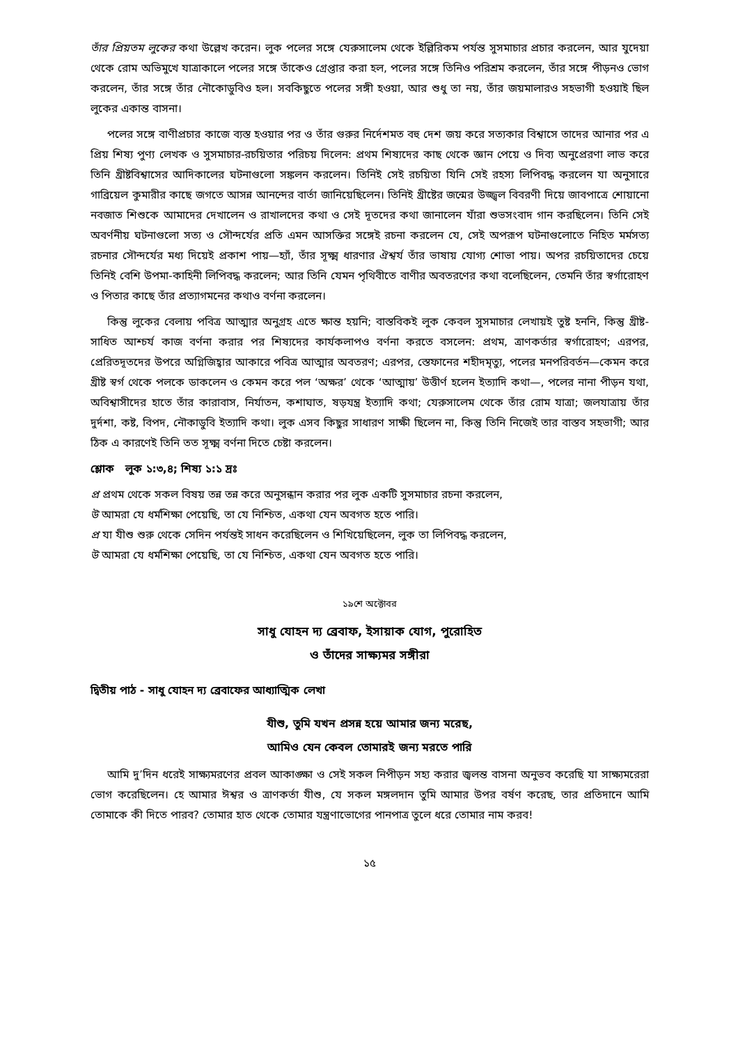তাঁর প্রিয়তম লুকের কথা উল্লেখ করেন। লুক পলের সঙ্গে যেরুসালেম থেকে ইল্লিরিকম পর্যন্ত সুসমাচার প্রচার করলেন, আর যুদেয়া থেকে রোম অভিমুখে যাত্রাকালে পলের সঙ্গে তাঁকেও গ্রেপ্তার করা হল, পলের সঙ্গে তিনিও পরিশ্রম করলেন, তাঁর সঙ্গে পীড়নও ভোগ করলেন, তাঁর সঙ্গে তাঁর নৌকোডুবিও হল। সবকিছুতে পলের সঙ্গী হওয়া, আর শুধু তা নয়, তাঁর জয়মালারও সহভাগী হওয়াই ছিল লুকের একান্ত বাসনা।
পলের সঙ্গে বাণীপ্রচার কাজে ব্যস্ত হওয়ার পর ও তাঁর গুরুর নির্দেশমত বহু দেশ জয় করে সত্যকার বিশ্বাসে তাদের আনার পর এ প্রিয় শিষ্য পুণ্য লেখক ও সুসমাচার-রচয়িতার পরিচয় দিলেন: প্রথম শিষ্যদের কাছ থেকে জ্ঞান পেয়ে ও দিব্য অনুপ্রেরণা লাভ করে তিনি খ্রীষ্টবিশ্বাসের আদিকালের ঘটনাগুলো সঙ্কলন করলেন। তিনিই সেই রচয়িতা যিনি সেই রহস্য লিপিবদ্ধ করলেন যা অনুসারে গাব্রিয়েল কুমারীর কাছে জগতে আসন্ন আনন্দের বার্তা জানিয়েছিলেন। তিনিই খ্রীষ্টের জন্মের উজ্জ্বল বিবরণী দিয়ে জাবপাত্রে শোয়ানো নবজাত শিশুকে আমাদের দেখালেন ও রাখালদের কথা ও সেই দূতদের কথা জানালেন যাঁরা শুভসংবাদ গান করছিলেন। তিনি সেই অবর্ণনীয় ঘটনাগুলো সত্য ও সৌন্দর্যের প্রতি এমন আসক্তির সঙ্গেই রচনা করলেন যে, সেই অপরূপ ঘটনাগুলোতে নিহিত মর্মসত্য রচনার সৌন্দর্যের মধ্য দিয়েই প্রকাশ পায়—হ্যাঁ, তাঁর সূক্ষ্ম ধারণার ঐশ্বর্য তাঁর ভাষায় যোগ্য শোভা পায়। অপর রচয়িতাদের চেয়ে তিনিই বেশি উপমা-কাহিনী লিপিবদ্ধ করলেন; আর তিনি যেমন পৃথিবীতে বাণীর অবতরণের কথা বলেছিলেন, তেমনি তাঁর স্বর্গারোহণ ও পিতার কাছে তাঁর প্রত্যাগমনের কথাও বর্ণনা করলেন।
কিন্তু লুকের বেলায় পবিত্র আত্মার অনুগ্রহ এতে ক্ষান্ত হয়নি; বাস্তবিকই লুক কেবল সুসমাচার লেখায়ই তুষ্ট হননি, কিন্তু খ্রীষ্ট-সাধিত আশ্চর্য কাজ বর্ণনা করার পর শিষ্যদের কার্যকলাপও বর্ণনা করতে বসলেন: প্রথম, ত্রাণকর্তার স্বর্গারোহণ; এরপর, প্রেরিতদূতদের উপরে অগ্নিজিহ্বার আকারে পবিত্র আত্মার অবতরণ; এরপর, স্তেফানের শহীদমৃত্যু, পলের মনপরিবর্তন—কেমন করে খ্রীষ্ট স্বর্গ থেকে পলকে ডাকলেন ও কেমন করে পল ‘অক্ষর’ থেকে ‘আত্মায়’ উত্তীর্ণ হলেন ইত্যাদি কথা—, পলের নানা পীড়ন যথা, অবিশ্বাসীদের হাতে তাঁর কারাবাস, নির্যাতন, কশাঘাত, ষড়যন্ত্র ইত্যাদি কথা; যেরুসালেম থেকে তাঁর রোম যাত্রা; জলযাত্রায় তাঁর দুর্দশা, কষ্ট, বিপদ, নৌকাডুবি ইত্যাদি কথা। লুক এসব কিছুর সাধারণ সাক্ষী ছিলেন না, কিন্তু তিনি নিজেই তার বাস্তব সহভাগী; আর ঠিক এ কারণেই তিনি তত সূক্ষ্ম বর্ণনা দিতে চেষ্টা করলেন।
শ্লোক লুক ১:৩,৪; শিষ্য ১:১ দ্রঃ
প্র প্রথম থেকে সকল বিষয় তন্ন তন্ন করে অনুসন্ধান করার পর লুক একটি সুসমাচার রচনা করলেন,
উ আমরা যে ধর্মশিক্ষা পেয়েছি, তা যে নিশ্চিত, একথা যেন অবগত হতে পারি।
প্র যা যীশু শুরু থেকে সেদিন পর্যন্তই সাধন করেছিলেন ও শিখিয়েছিলেন, লুক তা লিপিবদ্ধ করলেন,
উ আমরা যে ধর্মশিক্ষা পেয়েছি, তা যে নিশ্চিত, একথা যেন অবগত হতে পারি।
১৯শে অক্টোবর
সাধু যোহন দ্য ব্রেবাফ, ইসায়াক যোগ, পুরোহিত
ও তাঁদের সাক্ষ্যমর সঙ্গীরা
দ্বিতীয় পাঠ - সাধু যোহন দ্য ব্রেবাফের আধ্যাত্মিক লেখা
যীশু, তুমি যখন প্রসন্ন হয়ে আমার জন্য মরেছ,
আমিও যেন কেবল তোমারই জন্য মরতে পারি
আমি দু’দিন ধরেই সাক্ষ্যমরণের প্রবল আকাঙ্ক্ষা ও সেই সকল নিপীড়ন সহ্য করার জ্বলন্ত বাসনা অনুভব করেছি যা সাক্ষ্যমরেরা ভোগ করেছিলেন। হে আমার ঈশ্বর ও ত্রাণকর্তা যীশু, যে সকল মঙ্গলদান তুমি আমার উপর বর্ষণ করেছ, তার প্রতিদানে আমি তোমাকে কী দিতে পারব? তোমার হাত থেকে তোমার যন্ত্রণাভোগের পানপাত্র তুলে ধরে তোমার নাম করব!
১৫